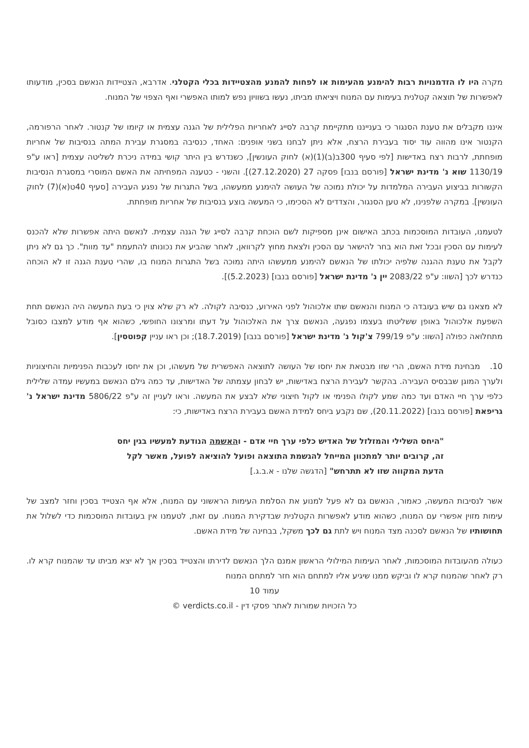מקרה היו לו הזדמנויות רבות להימנע מהעימות או לפחות להמנע מהצטיידות בכלי הקטלני. אדרבא, הצטיידות הנאשם בסכין, מודעותו לאפשרות של תוצאה קטלנית בעימות עם המנוח ויציאתו מביתו, נעשו בשוויון נפש למותו האפשרי ואף הצפוי של המנוח.
איננו מקבלים את טענת הסנגור כי בענייננו מתקיימת קרבה לסייג לאחריות הפלילית של הגנה עצמית או קיומו של קנטור. לאחר הרפורמה, הקנטור אינו מהווה עוד יסוד בעבירת הרצח, אלא ניתן לבחנו בשני אופנים: האחד, כנסיבה במסגרת עבירת המתה בנסיבות של אחריות מופחתת, לרבות רצח באדישות [לפי סעיף 300ב(ב)(1)(א) לחוק העונשין], כשנדרש בין היתר קושי במידה ניכרת לשליטה עצמית [ראו ע"פ 1130/19 שוא נ' מדינת ישראל [פורסם בנבו] פסקה 27 (27.12.2020)]. והשני - כטענה המפחיתה את האשם המוסרי במסגרת הנסיבות הקשורות בביצוע העבירה המלמדות על יכולת נמוכה של העושה להימנע ממעשהו, בשל התגרות של נפגע העבירה [סעיף 40ט(א)(7) לחוק העונשין]. במקרה שלפנינו, לא טען הסנגור, והצדדים לא הסכימו, כי המעשה בוצע בנסיבות של אחריות מופחתת.
לטעמנו, העובדות המוסכמות בכתב האישום אינן מספיקות לשם הוכחת קרבה לסייג של הגנה עצמית. לנאשם היתה אפשרות שלא להכנס לעימות עם הסכין ובכל זאת הוא בחר להישאר עם הסכין ולצאת מחוץ לקרוואן, לאחר שהביע את נכונותו להתעמת "עד מוות". כך גם לא ניתן לקבל את טענת ההגנה שלפיה יכולתו של הנאשם להימנע ממעשהו היתה נמוכה בשל התגרות המנוח בו, שהרי טענת הגנה זו לא הוכחה כנדרש לכך [השוו: ע"פ 2083/22 יין נ' מדינת ישראל [פורסם בנבו] (5.2.2023)].
לא מצאנו גם שיש בעובדה כי המנוח והנאשם שתו אלכוהול לפני האירוע, כנסיבה לקולה. לא רק שלא צוין כי בעת המעשה היה הנאשם תחת השפעת אלכוהול באופן ששליטתו בעצמו נפגעה, הנאשם צרך את האלכוהול על דעתו ומרצונו החופשי, כשהוא אף מודע למצבו כסובל מתחלואה כפולה [השוו: ע"פ 799/19 צ'קול נ' מדינת ישראל [פורסם בנבו] (18.7.2019); וכן ראו עניין קפוטסין].
10. מבחינת מידת האשם, הרי שזו מבטאת את יחסו של העושה לתוצאה האפשרית של מעשהו, וכן את יחסו לעכבות הפנימיות והחיצוניות ולערך המוגן שבבסיס העבירה. בהקשר לעבירת הרצח באדישות, יש לבחון עצמתה של האדישות, עד כמה גילם הנאשם במעשיו עמדה שלילית כלפי ערך חיי האדם ועד כמה שמע לקולו הפנימי או לקול חיצוני שלא לבצע את המעשה. וראו לעניין זה ע"פ 5806/22 מדינת ישראל נ' גריפאת [פורסם בנבו] (20.11.2022), שם נקבע ביחס למידת האשם בעבירת הרצח באדישות, כי:
"היחס השלילי והמזלזל של האדיש כלפי ערך חיי אדם - והאשמה הנודעת למעשיו בגין יחס זה, קרובים יותר למתכוון המייחל להגשמת התוצאה ופועל להוציאה לפועל, מאשר לקל הדעת המקווה שזו לא תתרחש" [הדגשה שלנו - א.ב.ג.]
אשר לנסיבות המעשה, כאמור, הנאשם גם לא פעל למנוע את הסלמת העימות הראשוני עם המנוח, אלא אף הצטייד בסכין וחזר למצב של עימות מזוין אפשרי עם המנוח, כשהוא מודע לאפשרות הקטלנית שבדקירת המנוח. עם זאת, לטעמנו אין בעובדות המוסכמות כדי לשלול את תחושותיו של הנאשם לסכנה מצד המנוח ויש לתת גם לכך משקל, בבחינה של מידת האשם.
כעולה מהעובדות המוסכמות, לאחר העימות המילולי הראשון אמנם הלך הנאשם לדירתו והצטייד בסכין אך לא יצא מביתו עד שהמנוח קרא לו. רק לאחר שהמנוח קרא לו וביקש ממנו שיגיע אליו למתחם הוא חזר למתחם המנוח
עמוד 10
כל הזכויות שמורות לאתר פסקי דין - verdicts.co.il ©